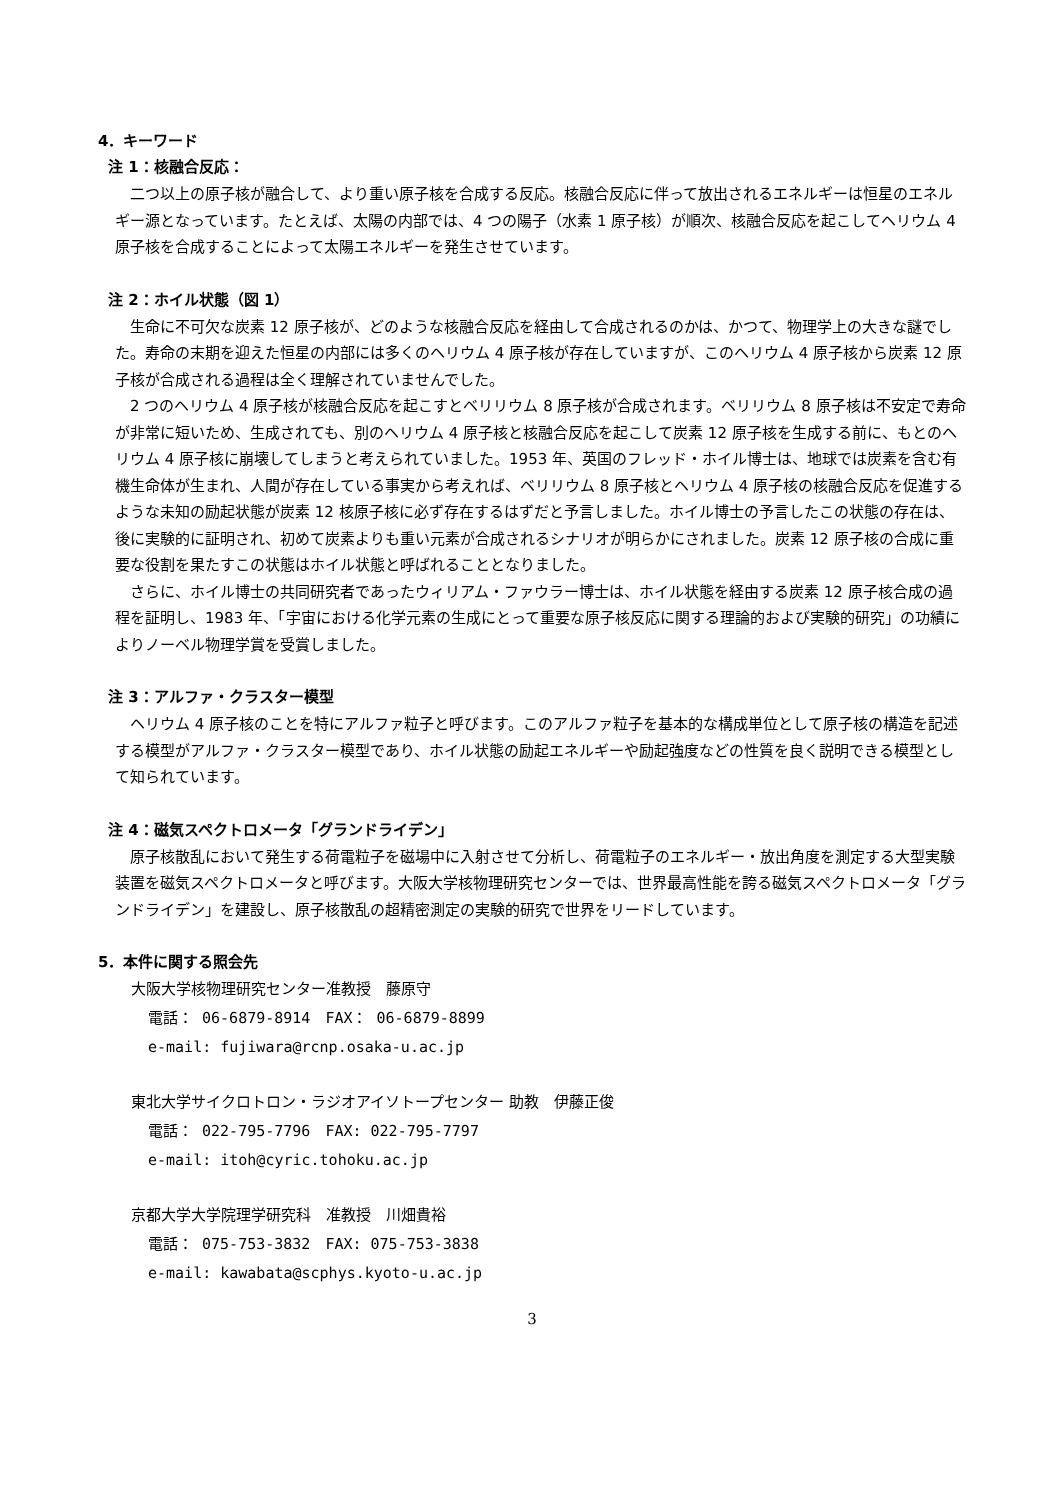4．キーワード
注 1：核融合反応：
二つ以上の原子核が融合して、より重い原子核を合成する反応。核融合反応に伴って放出されるエネルギーは恒星のエネルギー源となっています。たとえば、太陽の内部では、4 つの陽子（水素 1 原子核）が順次、核融合反応を起こしてヘリウム 4 原子核を合成することによって太陽エネルギーを発生させています。
注 2：ホイル状態（図 1）
生命に不可欠な炭素 12 原子核が、どのような核融合反応を経由して合成されるのかは、かつて、物理学上の大きな謎でした。寿命の末期を迎えた恒星の内部には多くのヘリウム 4 原子核が存在していますが、このヘリウム 4 原子核から炭素 12 原子核が合成される過程は全く理解されていませんでした。
2 つのヘリウム 4 原子核が核融合反応を起こすとベリリウム 8 原子核が合成されます。ベリリウム 8 原子核は不安定で寿命が非常に短いため、生成されても、別のヘリウム 4 原子核と核融合反応を起こして炭素 12 原子核を生成する前に、もとのヘリウム 4 原子核に崩壊してしまうと考えられていました。1953 年、英国のフレッド・ホイル博士は、地球では炭素を含む有機生命体が生まれ、人間が存在している事実から考えれば、ベリリウム 8 原子核とヘリウム 4 原子核の核融合反応を促進するような未知の励起状態が炭素 12 核原子核に必ず存在するはずだと予言しました。ホイル博士の予言したこの状態の存在は、後に実験的に証明され、初めて炭素よりも重い元素が合成されるシナリオが明らかにされました。炭素 12 原子核の合成に重要な役割を果たすこの状態はホイル状態と呼ばれることとなりました。
さらに、ホイル博士の共同研究者であったウィリアム・ファウラー博士は、ホイル状態を経由する炭素 12 原子核合成の過程を証明し、1983 年、「宇宙における化学元素の生成にとって重要な原子核反応に関する理論的および実験的研究」の功績によりノーベル物理学賞を受賞しました。
注 3：アルファ・クラスター模型
ヘリウム 4 原子核のことを特にアルファ粒子と呼びます。このアルファ粒子を基本的な構成単位として原子核の構造を記述する模型がアルファ・クラスター模型であり、ホイル状態の励起エネルギーや励起強度などの性質を良く説明できる模型として知られています。
注 4：磁気スペクトロメータ「グランドライデン」
原子核散乱において発生する荷電粒子を磁場中に入射させて分析し、荷電粒子のエネルギー・放出角度を測定する大型実験装置を磁気スペクトロメータと呼びます。大阪大学核物理研究センターでは、世界最高性能を誇る磁気スペクトロメータ「グランドライデン」を建設し、原子核散乱の超精密測定の実験的研究で世界をリードしています。
5．本件に関する照会先
大阪大学核物理研究センター准教授　藤原守
電話： 06-6879-8914　FAX： 06-6879-8899
e-mail: fujiwara@rcnp.osaka-u.ac.jp
東北大学サイクロトロン・ラジオアイソトープセンター 助教　伊藤正俊
電話： 022-795-7796　FAX: 022-795-7797
e-mail: itoh@cyric.tohoku.ac.jp
京都大学大学院理学研究科　准教授　川畑貴裕
電話： 075-753-3832　FAX: 075-753-3838
e-mail: kawabata@scphys.kyoto-u.ac.jp
3